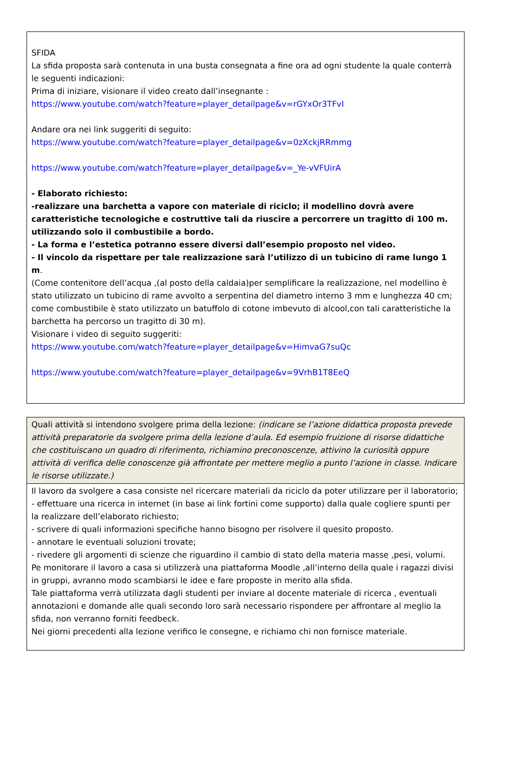SFIDA
La sfida proposta sarà contenuta in una busta consegnata a fine ora ad ogni studente la quale conterrà le seguenti indicazioni:
Prima di iniziare, visionare il video creato dall’insegnante :
https://www.youtube.com/watch?feature=player_detailpage&v=rGYxOr3TFvI
Andare ora nei link suggeriti di seguito:
https://www.youtube.com/watch?feature=player_detailpage&v=0zXckjRRmmg
https://www.youtube.com/watch?feature=player_detailpage&v=_Ye-vVFUirA
- Elaborato richiesto:
-realizzare una barchetta a vapore con materiale di riciclo; il modellino dovrà avere caratteristiche tecnologiche e costruttive tali da riuscire a percorrere un tragitto di 100 m. utilizzando solo il combustibile a bordo.
- La forma e l’estetica potranno essere diversi dall’esempio proposto nel video.
- Il vincolo da rispettare per tale realizzazione sarà l’utilizzo di un tubicino di rame lungo 1 m.
(Come contenitore dell’acqua ,(al posto della caldaia)per semplificare la realizzazione, nel modellino è stato utilizzato un tubicino di rame avvolto a serpentina del diametro interno 3 mm e lunghezza 40 cm; come combustibile è stato utilizzato un batuffolo di cotone imbevuto di alcool,con tali caratteristiche la barchetta ha percorso un tragitto di 30 m).
Visionare i video di seguito suggeriti:
https://www.youtube.com/watch?feature=player_detailpage&v=HimvaG7suQc
https://www.youtube.com/watch?feature=player_detailpage&v=9VrhB1T8EeQ
Quali attività si intendono svolgere prima della lezione: (indicare se l’azione didattica proposta prevede attività preparatorie da svolgere prima della lezione d’aula. Ed esempio fruizione di risorse didattiche che costituiscano un quadro di riferimento, richiamino preconoscenze, attivino la curiosità oppure attività di verifica delle conoscenze già affrontate per mettere meglio a punto l’azione in classe. Indicare le risorse utilizzate.)
Il lavoro da svolgere a casa consiste nel ricercare materiali da riciclo da poter utilizzare per il laboratorio;
- effettuare una ricerca in internet (in base ai link fortini come supporto) dalla quale cogliere spunti per la realizzare dell’elaborato richiesto;
- scrivere di quali informazioni specifiche hanno bisogno per risolvere il quesito proposto.
- annotare le eventuali soluzioni trovate;
- rivedere gli argomenti di scienze che riguardino il cambio di stato della materia masse ,pesi, volumi.
Pe monitorare il lavoro a casa si utilizzerà una piattaforma Moodle ,all’interno della quale i ragazzi divisi in gruppi, avranno modo scambiarsi le idee e fare proposte in merito alla sfida.
Tale piattaforma verrà utilizzata dagli studenti per inviare al docente materiale di ricerca , eventuali annotazioni e domande alle quali secondo loro sarà necessario rispondere per affrontare al meglio la sfida, non verranno forniti feedbeck.
Nei giorni precedenti alla lezione verifico le consegne, e richiamo chi non fornisce materiale.